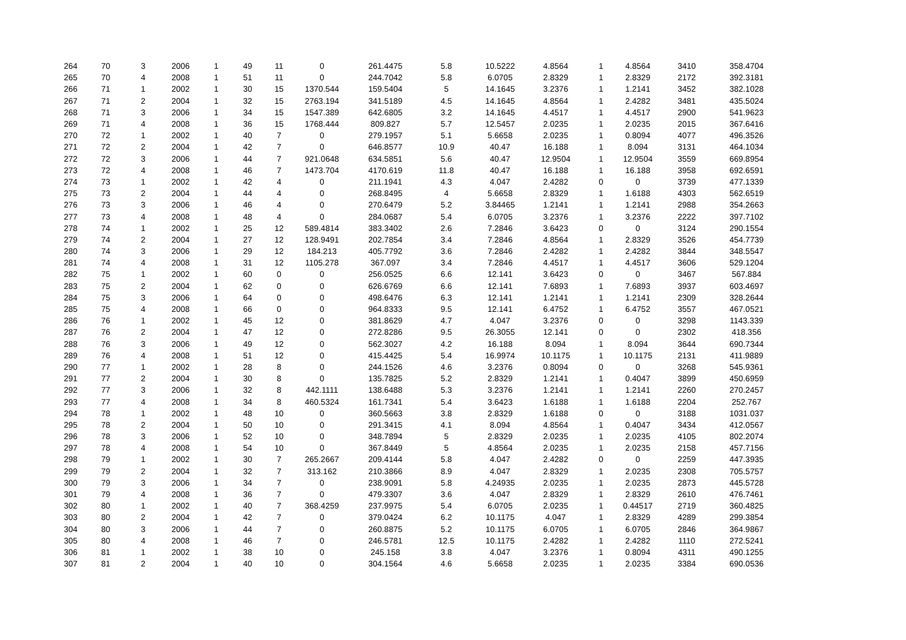| 264 | 70 | 3 | 2006 | 1 | 49 | 11 | 0 | 261.4475 | 5.8 | 10.5222 | 4.8564 | 1 | 4.8564 | 3410 | 358.4704 |
| 265 | 70 | 4 | 2008 | 1 | 51 | 11 | 0 | 244.7042 | 5.8 | 6.0705 | 2.8329 | 1 | 2.8329 | 2172 | 392.3181 |
| 266 | 71 | 1 | 2002 | 1 | 30 | 15 | 1370.544 | 159.5404 | 5 | 14.1645 | 3.2376 | 1 | 1.2141 | 3452 | 382.1028 |
| 267 | 71 | 2 | 2004 | 1 | 32 | 15 | 2763.194 | 341.5189 | 4.5 | 14.1645 | 4.8564 | 1 | 2.4282 | 3481 | 435.5024 |
| 268 | 71 | 3 | 2006 | 1 | 34 | 15 | 1547.389 | 642.6805 | 3.2 | 14.1645 | 4.4517 | 1 | 4.4517 | 2900 | 541.9623 |
| 269 | 71 | 4 | 2008 | 1 | 36 | 15 | 1768.444 | 809.827 | 5.7 | 12.5457 | 2.0235 | 1 | 2.0235 | 2015 | 367.6416 |
| 270 | 72 | 1 | 2002 | 1 | 40 | 7 | 0 | 279.1957 | 5.1 | 5.6658 | 2.0235 | 1 | 0.8094 | 4077 | 496.3526 |
| 271 | 72 | 2 | 2004 | 1 | 42 | 7 | 0 | 646.8577 | 10.9 | 40.47 | 16.188 | 1 | 8.094 | 3131 | 464.1034 |
| 272 | 72 | 3 | 2006 | 1 | 44 | 7 | 921.0648 | 634.5851 | 5.6 | 40.47 | 12.9504 | 1 | 12.9504 | 3559 | 669.8954 |
| 273 | 72 | 4 | 2008 | 1 | 46 | 7 | 1473.704 | 4170.619 | 11.8 | 40.47 | 16.188 | 1 | 16.188 | 3958 | 692.6591 |
| 274 | 73 | 1 | 2002 | 1 | 42 | 4 | 0 | 211.1941 | 4.3 | 4.047 | 2.4282 | 0 | 0 | 3739 | 477.1339 |
| 275 | 73 | 2 | 2004 | 1 | 44 | 4 | 0 | 268.8495 | 4 | 5.6658 | 2.8329 | 1 | 1.6188 | 4303 | 562.6519 |
| 276 | 73 | 3 | 2006 | 1 | 46 | 4 | 0 | 270.6479 | 5.2 | 3.84465 | 1.2141 | 1 | 1.2141 | 2988 | 354.2663 |
| 277 | 73 | 4 | 2008 | 1 | 48 | 4 | 0 | 284.0687 | 5.4 | 6.0705 | 3.2376 | 1 | 3.2376 | 2222 | 397.7102 |
| 278 | 74 | 1 | 2002 | 1 | 25 | 12 | 589.4814 | 383.3402 | 2.6 | 7.2846 | 3.6423 | 0 | 0 | 3124 | 290.1554 |
| 279 | 74 | 2 | 2004 | 1 | 27 | 12 | 128.9491 | 202.7854 | 3.4 | 7.2846 | 4.8564 | 1 | 2.8329 | 3526 | 454.7739 |
| 280 | 74 | 3 | 2006 | 1 | 29 | 12 | 184.213 | 405.7792 | 3.6 | 7.2846 | 2.4282 | 1 | 2.4282 | 3844 | 348.5547 |
| 281 | 74 | 4 | 2008 | 1 | 31 | 12 | 1105.278 | 367.097 | 3.4 | 7.2846 | 4.4517 | 1 | 4.4517 | 3606 | 529.1204 |
| 282 | 75 | 1 | 2002 | 1 | 60 | 0 | 0 | 256.0525 | 6.6 | 12.141 | 3.6423 | 0 | 0 | 3467 | 567.884 |
| 283 | 75 | 2 | 2004 | 1 | 62 | 0 | 0 | 626.6769 | 6.6 | 12.141 | 7.6893 | 1 | 7.6893 | 3937 | 603.4697 |
| 284 | 75 | 3 | 2006 | 1 | 64 | 0 | 0 | 498.6476 | 6.3 | 12.141 | 1.2141 | 1 | 1.2141 | 2309 | 328.2644 |
| 285 | 75 | 4 | 2008 | 1 | 66 | 0 | 0 | 964.8333 | 9.5 | 12.141 | 6.4752 | 1 | 6.4752 | 3557 | 467.0521 |
| 286 | 76 | 1 | 2002 | 1 | 45 | 12 | 0 | 381.8629 | 4.7 | 4.047 | 3.2376 | 0 | 0 | 3298 | 1143.339 |
| 287 | 76 | 2 | 2004 | 1 | 47 | 12 | 0 | 272.8286 | 9.5 | 26.3055 | 12.141 | 0 | 0 | 2302 | 418.356 |
| 288 | 76 | 3 | 2006 | 1 | 49 | 12 | 0 | 562.3027 | 4.2 | 16.188 | 8.094 | 1 | 8.094 | 3644 | 690.7344 |
| 289 | 76 | 4 | 2008 | 1 | 51 | 12 | 0 | 415.4425 | 5.4 | 16.9974 | 10.1175 | 1 | 10.1175 | 2131 | 411.9889 |
| 290 | 77 | 1 | 2002 | 1 | 28 | 8 | 0 | 244.1526 | 4.6 | 3.2376 | 0.8094 | 0 | 0 | 3268 | 545.9361 |
| 291 | 77 | 2 | 2004 | 1 | 30 | 8 | 0 | 135.7825 | 5.2 | 2.8329 | 1.2141 | 1 | 0.4047 | 3899 | 450.6959 |
| 292 | 77 | 3 | 2006 | 1 | 32 | 8 | 442.1111 | 138.6488 | 5.3 | 3.2376 | 1.2141 | 1 | 1.2141 | 2260 | 270.2457 |
| 293 | 77 | 4 | 2008 | 1 | 34 | 8 | 460.5324 | 161.7341 | 5.4 | 3.6423 | 1.6188 | 1 | 1.6188 | 2204 | 252.767 |
| 294 | 78 | 1 | 2002 | 1 | 48 | 10 | 0 | 360.5663 | 3.8 | 2.8329 | 1.6188 | 0 | 0 | 3188 | 1031.037 |
| 295 | 78 | 2 | 2004 | 1 | 50 | 10 | 0 | 291.3415 | 4.1 | 8.094 | 4.8564 | 1 | 0.4047 | 3434 | 412.0567 |
| 296 | 78 | 3 | 2006 | 1 | 52 | 10 | 0 | 348.7894 | 5 | 2.8329 | 2.0235 | 1 | 2.0235 | 4105 | 802.2074 |
| 297 | 78 | 4 | 2008 | 1 | 54 | 10 | 0 | 367.8449 | 5 | 4.8564 | 2.0235 | 1 | 2.0235 | 2158 | 457.7156 |
| 298 | 79 | 1 | 2002 | 1 | 30 | 7 | 265.2667 | 209.4144 | 5.8 | 4.047 | 2.4282 | 0 | 0 | 2259 | 447.3935 |
| 299 | 79 | 2 | 2004 | 1 | 32 | 7 | 313.162 | 210.3866 | 8.9 | 4.047 | 2.8329 | 1 | 2.0235 | 2308 | 705.5757 |
| 300 | 79 | 3 | 2006 | 1 | 34 | 7 | 0 | 238.9091 | 5.8 | 4.24935 | 2.0235 | 1 | 2.0235 | 2873 | 445.5728 |
| 301 | 79 | 4 | 2008 | 1 | 36 | 7 | 0 | 479.3307 | 3.6 | 4.047 | 2.8329 | 1 | 2.8329 | 2610 | 476.7461 |
| 302 | 80 | 1 | 2002 | 1 | 40 | 7 | 368.4259 | 237.9975 | 5.4 | 6.0705 | 2.0235 | 1 | 0.44517 | 2719 | 360.4825 |
| 303 | 80 | 2 | 2004 | 1 | 42 | 7 | 0 | 379.0424 | 6.2 | 10.1175 | 4.047 | 1 | 2.8329 | 4289 | 299.3854 |
| 304 | 80 | 3 | 2006 | 1 | 44 | 7 | 0 | 260.8875 | 5.2 | 10.1175 | 6.0705 | 1 | 6.0705 | 2846 | 364.9867 |
| 305 | 80 | 4 | 2008 | 1 | 46 | 7 | 0 | 246.5781 | 12.5 | 10.1175 | 2.4282 | 1 | 2.4282 | 1110 | 272.5241 |
| 306 | 81 | 1 | 2002 | 1 | 38 | 10 | 0 | 245.158 | 3.8 | 4.047 | 3.2376 | 1 | 0.8094 | 4311 | 490.1255 |
| 307 | 81 | 2 | 2004 | 1 | 40 | 10 | 0 | 304.1564 | 4.6 | 5.6658 | 2.0235 | 1 | 2.0235 | 3384 | 690.0536 |